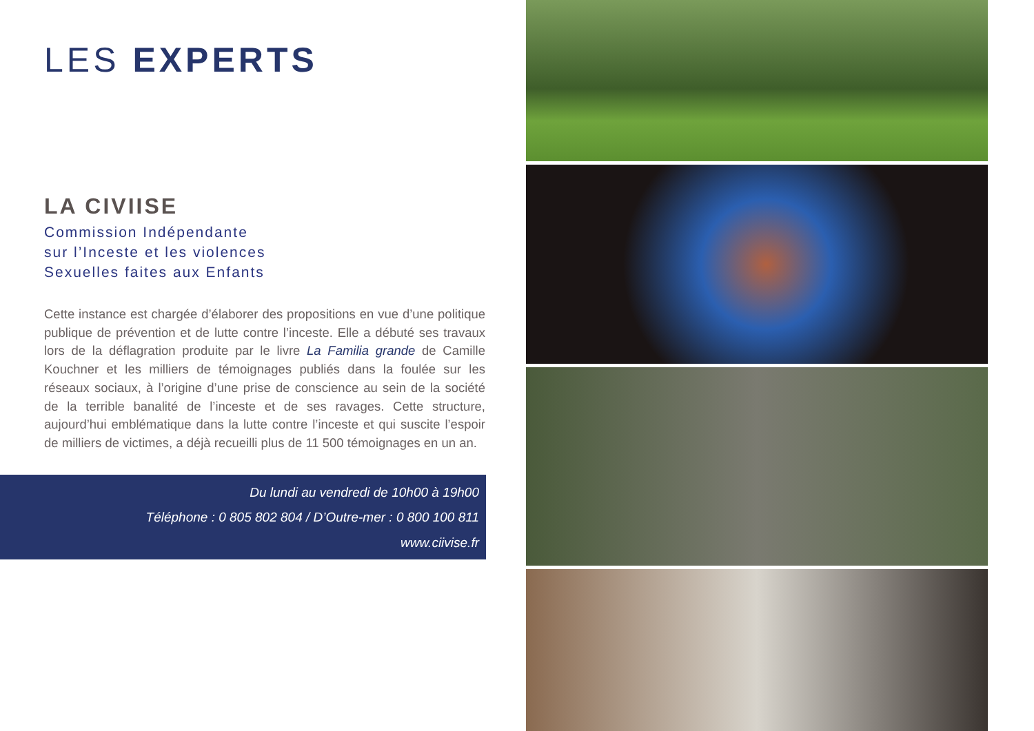LES EXPERTS
LA CIVIISE
Commission Indépendante
sur l’Inceste et les violences
Sexuelles faites aux Enfants
Cette instance est chargée d’élaborer des propositions en vue d’une politique publique de prévention et de lutte contre l’inceste. Elle a débuté ses travaux lors de la déflagration produite par le livre La Familia grande de Camille Kouchner et les milliers de témoignages publiés dans la foulée sur les réseaux sociaux, à l’origine d’une prise de conscience au sein de la société de la terrible banalité de l’inceste et de ses ravages. Cette structure, aujourd’hui emblématique dans la lutte contre l’inceste et qui suscite l’espoir de milliers de victimes, a déjà recueilli plus de 11 500 témoignages en un an.
Du lundi au vendredi de 10h00 à 19h00
Téléphone : 0 805 802 804 / D’Outre-mer : 0 800 100 811
www.ciivise.fr